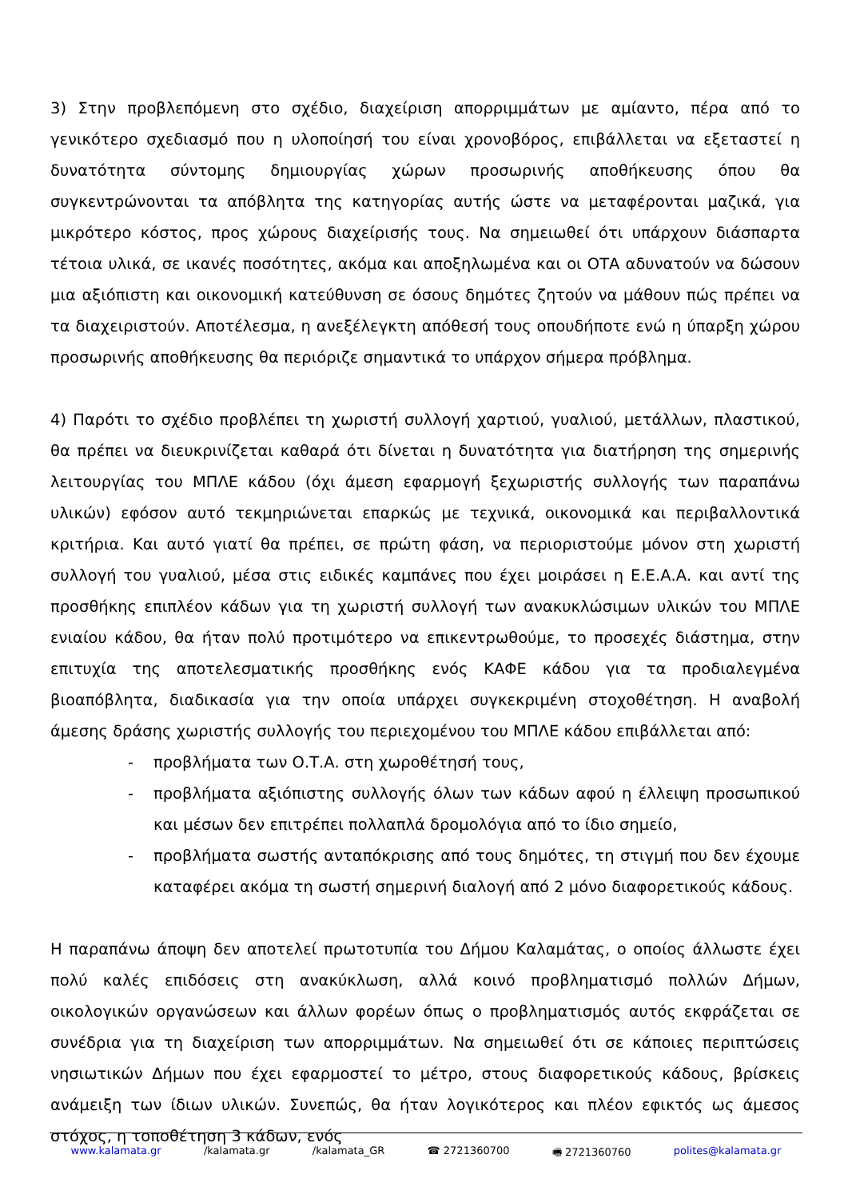3) Στην προβλεπόμενη στο σχέδιο, διαχείριση απορριμμάτων με αμίαντο, πέρα από το γενικότερο σχεδιασμό που η υλοποίησή του είναι χρονοβόρος, επιβάλλεται να εξεταστεί η δυνατότητα σύντομης δημιουργίας χώρων προσωρινής αποθήκευσης όπου θα συγκεντρώνονται τα απόβλητα της κατηγορίας αυτής ώστε να μεταφέρονται μαζικά, για μικρότερο κόστος, προς χώρους διαχείρισής τους. Να σημειωθεί ότι υπάρχουν διάσπαρτα τέτοια υλικά, σε ικανές ποσότητες, ακόμα και αποξηλωμένα και οι ΟΤΑ αδυνατούν να δώσουν μια αξιόπιστη και οικονομική κατεύθυνση σε όσους δημότες ζητούν να μάθουν πώς πρέπει να τα διαχειριστούν. Αποτέλεσμα, η ανεξέλεγκτη απόθεσή τους οπουδήποτε ενώ η ύπαρξη χώρου προσωρινής αποθήκευσης θα περιόριζε σημαντικά το υπάρχον σήμερα πρόβλημα.
4) Παρότι το σχέδιο προβλέπει τη χωριστή συλλογή χαρτιού, γυαλιού, μετάλλων, πλαστικού, θα πρέπει να διευκρινίζεται καθαρά ότι δίνεται η δυνατότητα για διατήρηση της σημερινής λειτουργίας του ΜΠΛΕ κάδου (όχι άμεση εφαρμογή ξεχωριστής συλλογής των παραπάνω υλικών) εφόσον αυτό τεκμηριώνεται επαρκώς με τεχνικά, οικονομικά και περιβαλλοντικά κριτήρια. Και αυτό γιατί θα πρέπει, σε πρώτη φάση, να περιοριστούμε μόνον στη χωριστή συλλογή του γυαλιού, μέσα στις ειδικές καμπάνες που έχει μοιράσει η Ε.Ε.Α.Α. και αντί της προσθήκης επιπλέον κάδων για τη χωριστή συλλογή των ανακυκλώσιμων υλικών του ΜΠΛΕ ενιαίου κάδου, θα ήταν πολύ προτιμότερο να επικεντρωθούμε, το προσεχές διάστημα, στην επιτυχία της αποτελεσματικής προσθήκης ενός ΚΑΦΕ κάδου για τα προδιαλεγμένα βιοαπόβλητα, διαδικασία για την οποία υπάρχει συγκεκριμένη στοχοθέτηση. Η αναβολή άμεσης δράσης χωριστής συλλογής του περιεχομένου του ΜΠΛΕ κάδου επιβάλλεται από:
- προβλήματα των Ο.Τ.Α. στη χωροθέτησή τους,
- προβλήματα αξιόπιστης συλλογής όλων των κάδων αφού η έλλειψη προσωπικού και μέσων δεν επιτρέπει πολλαπλά δρομολόγια από το ίδιο σημείο,
- προβλήματα σωστής ανταπόκρισης από τους δημότες, τη στιγμή που δεν έχουμε καταφέρει ακόμα τη σωστή σημερινή διαλογή από 2 μόνο διαφορετικούς κάδους.
Η παραπάνω άποψη δεν αποτελεί πρωτοτυπία του Δήμου Καλαμάτας, ο οποίος άλλωστε έχει πολύ καλές επιδόσεις στη ανακύκλωση, αλλά κοινό προβληματισμό πολλών Δήμων, οικολογικών οργανώσεων και άλλων φορέων όπως ο προβληματισμός αυτός εκφράζεται σε συνέδρια για τη διαχείριση των απορριμμάτων. Να σημειωθεί ότι σε κάποιες περιπτώσεις νησιωτικών Δήμων που έχει εφαρμοστεί το μέτρο, στους διαφορετικούς κάδους, βρίσκεις ανάμειξη των ίδιων υλικών. Συνεπώς, θα ήταν λογικότερος και πλέον εφικτός ως άμεσος στόχος, η τοποθέτηση 3 κάδων, ενός
www.kalamata.gr /kalamata.gr /kalamata_GR ☎ 2721360700 🖷 2721360760 polites@kalamata.gr